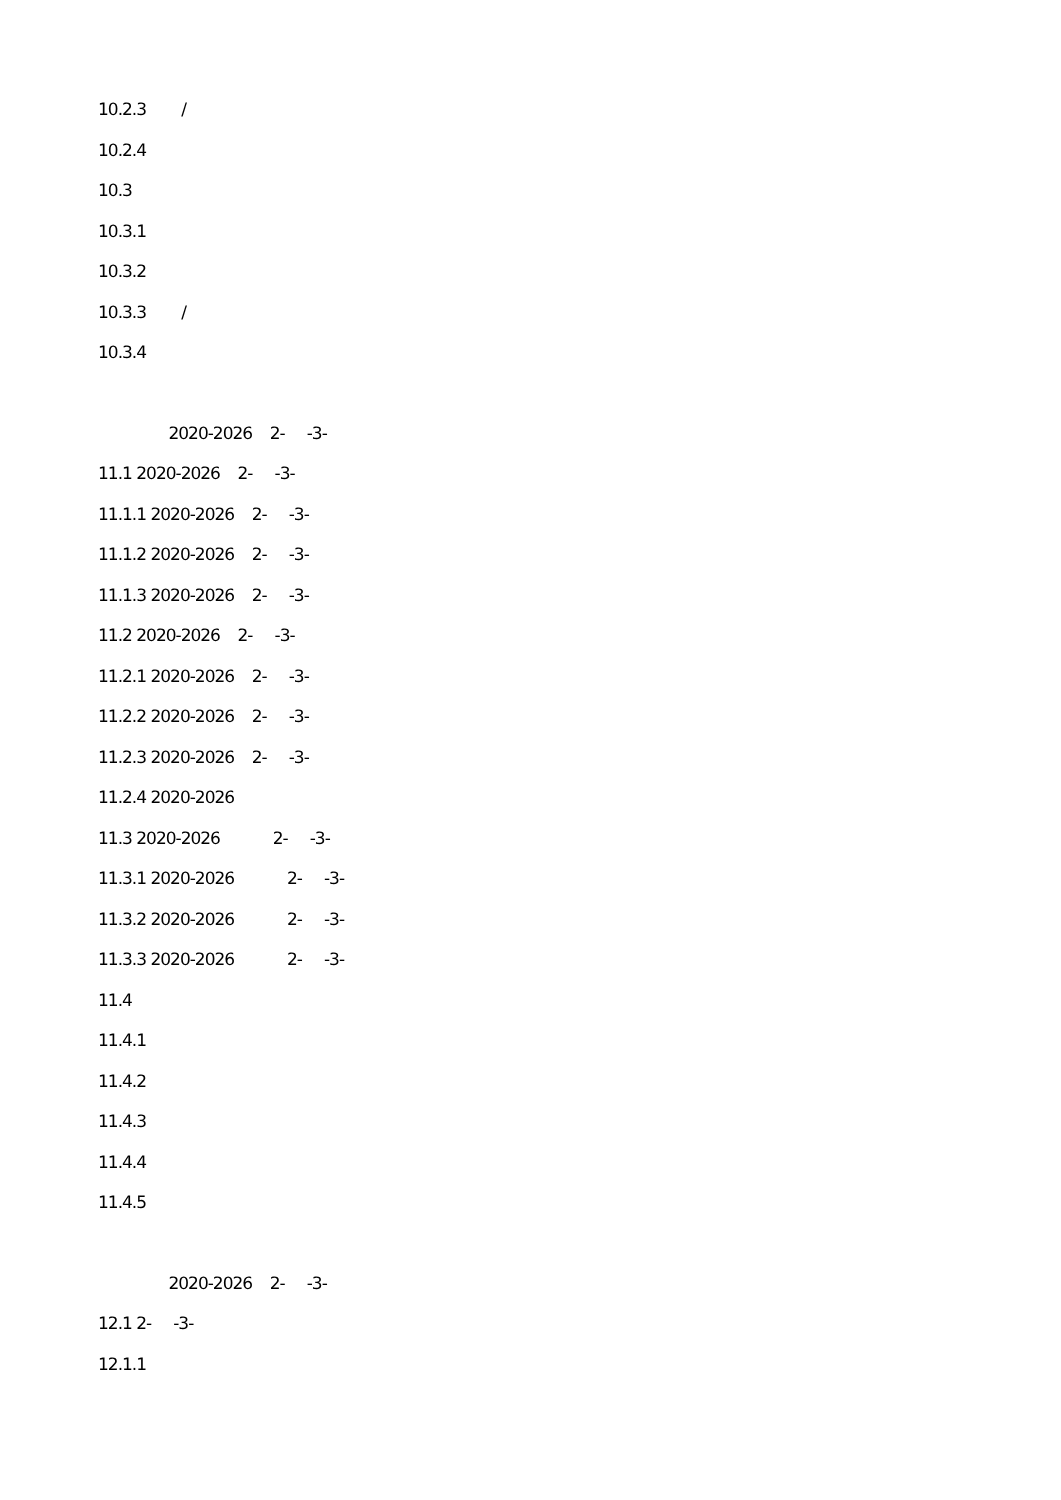10.2.3 /
10.2.4
10.3
10.3.1
10.3.2
10.3.3 /
10.3.4
2020-2026 2- -3-
11.1 2020-2026 2- -3-
11.1.1 2020-2026 2- -3-
11.1.2 2020-2026 2- -3-
11.1.3 2020-2026 2- -3-
11.2 2020-2026 2- -3-
11.2.1 2020-2026 2- -3-
11.2.2 2020-2026 2- -3-
11.2.3 2020-2026 2- -3-
11.2.4 2020-2026
11.3 2020-2026 2- -3-
11.3.1 2020-2026 2- -3-
11.3.2 2020-2026 2- -3-
11.3.3 2020-2026 2- -3-
11.4
11.4.1
11.4.2
11.4.3
11.4.4
11.4.5
2020-2026 2- -3-
12.1 2- -3-
12.1.1